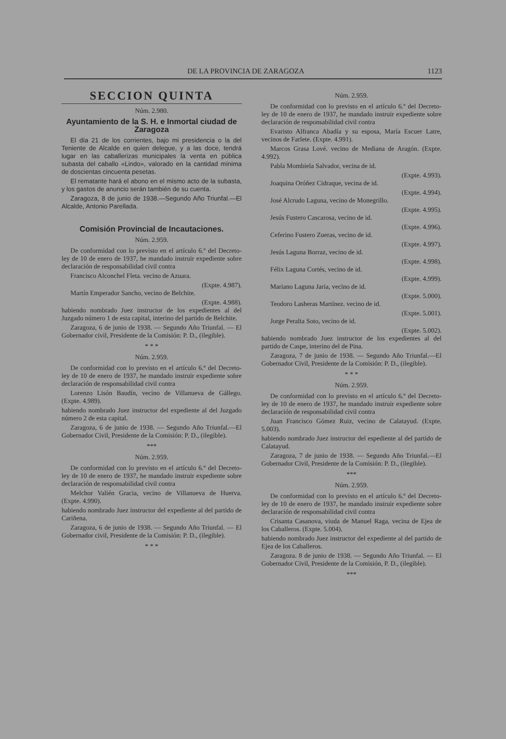DE LA PROVINCIA DE ZARAGOZA 1123
SECCION QUINTA
Núm. 2.980.
Ayuntamiento de la S. H. e Inmortal ciudad de Zaragoza
El día 21 de los corrientes, bajo mi presidencia o la del Teniente de Alcalde en quien delegue, y a las doce, tendrá lugar en las caballerizas municipales la venta en pública subasta del caballo «Lindo», valorado en la cantidad mínima de doscientas cincuenta pesetas.
El rematante hará el abono en el mismo acto de la subasta, y los gastos de anuncio serán también de su cuenta.
Zaragoza, 8 de junio de 1938.—Segundo Año Triunfal.—El Alcalde, Antonio Parellada.
Comisión Provincial de Incautaciones.
Núm. 2.959.
De conformidad con lo previsto en el artículo 6.º del Decreto-ley de 10 de enero de 1937, he mandado instruir expediente sobre declaración de responsabilidad civil contra
Francisco Alconchel Fleta. vecino de Azuara.
(Expte. 4.987).
Martín Emperador Sancho, vecino de Belchite.
(Expte. 4.988).
habiendo nombrado Juez instructor de los expedientes al del Juzgado número 1 de esta capital, interino del partido de Belchite.
Zaragoza, 6 de junio de 1938. — Segundo Año Triunfal. — El Gobernador civil, Presidente de la Comisión: P. D., (ilegible).
* * *
Núm. 2.959.
De conformidad con lo previsto en el artículo 6.º del Decreto-ley de 10 de enero de 1937, he mandado instruir expediente sobre declaración de responsabilidad civil contra
Lorenzo Lisón Baudín, vecino de Villanueva de Gállego. (Expte. 4.989).
habiendo nombrado Juez instructor del expediente al del Juzgado número 2 de esta capital.
Zaragoza, 6 de junio de 1938. — Segundo Año Triunfal.—El Gobernador Civil, Presidente de la Comisión: P. D., (ilegible).
***
Núm. 2.959.
De conformidad con lo previsto en el artículo 6.º del Decreto-ley de 10 de enero de 1937, he mandado instruir expediente sobre declaración de responsabilidad civil contra
Melchor Valién Gracia, vecino de Villanueva de Huerva. (Expte. 4.990).
habiendo nombrado Juez instructor del expediente al del partido de Cariñena.
Zaragoza, 6 de junio de 1938. — Segundo Año Triunfal. — El Gobernador civil, Presidente de la Comisión: P. D., (ilegible).
* * *
Núm. 2.959.
De conformidad con lo previsto en el artículo 6.º del Decreto-ley de 10 de enero de 1937, he mandado instruir expediente sobre declaración de responsabilidad civil contra
Evaristo Alfranca Abadía y su esposa, María Escuer Latre, vecinos de Farlete. (Expte. 4.991).
Marcos Grasa Lové. vecino de Mediana de Aragón. (Expte. 4.992).
Pabla Mombiela Salvador, vecina de id.
(Expte. 4.993).
Joaquina Oróñez Cidraque, vecina de id.
(Expte. 4.994).
José Alcrudo Laguna, vecino de Monegrillo.
(Expte. 4.995).
Jesús Fustero Cascarosa, vecino de id.
(Expte. 4.996).
Ceferino Fustero Zueras, vecino de id.
(Expte. 4.997).
Jesús Laguna Borraz, vecino de id.
(Expte. 4.998).
Félix Laguna Cortés, vecino de id.
(Expte. 4.999).
Mariano Laguna Jaria, vecino de id.
(Expte. 5.000).
Teodoro Lasheras Martínez. vecino de id.
(Expte. 5.001).
Jorge Peralta Soto, vecino de id.
(Expte. 5.002).
habiendo nombrado Juez instructor de los expedientes al del partido de Caspe, interino del de Pina.
Zaragoza, 7 de junio de 1938. — Segundo Año Triunfal.—El Gobernador Civil, Presidente de la Comisión: P. D., (ilegible).
* * *
Núm. 2.959.
De conformidad con lo previsto en el artículo 6.º del Decreto-ley de 10 de enero de 1937, he mandado instruir expediente sobre declaración de responsabilidad civil contra
Juan Francisco Gómez Ruiz, vecino de Calatayud. (Expte. 5.003).
habiendo nombrado Juez instructor del espediente al del partido de Calatayud.
Zaragoza, 7 de junio de 1938. — Segundo Año Triunfal.—El Gobernador Civil, Presidente de la Comisión: P. D., (ilegible).
***
Núm. 2.959.
De conformidad con lo previsto en el artículo 6.º del Decreto-ley de 10 de enero de 1937, he mandado instruir expediente sobre declaración de responsabilidad civil contra
Crisanta Casanova, viuda de Manuel Raga, vecina de Ejea de los Caballeros. (Expte. 5.004).
habiendo nombrado Juez instructor del expediente al del partido de Ejea de los Caballeros.
Zaragoza. 8 de junio de 1938. — Segundo Año Triunfal. — El Gobernador Civil, Presidente de la Comisión, P. D., (ilegible).
***